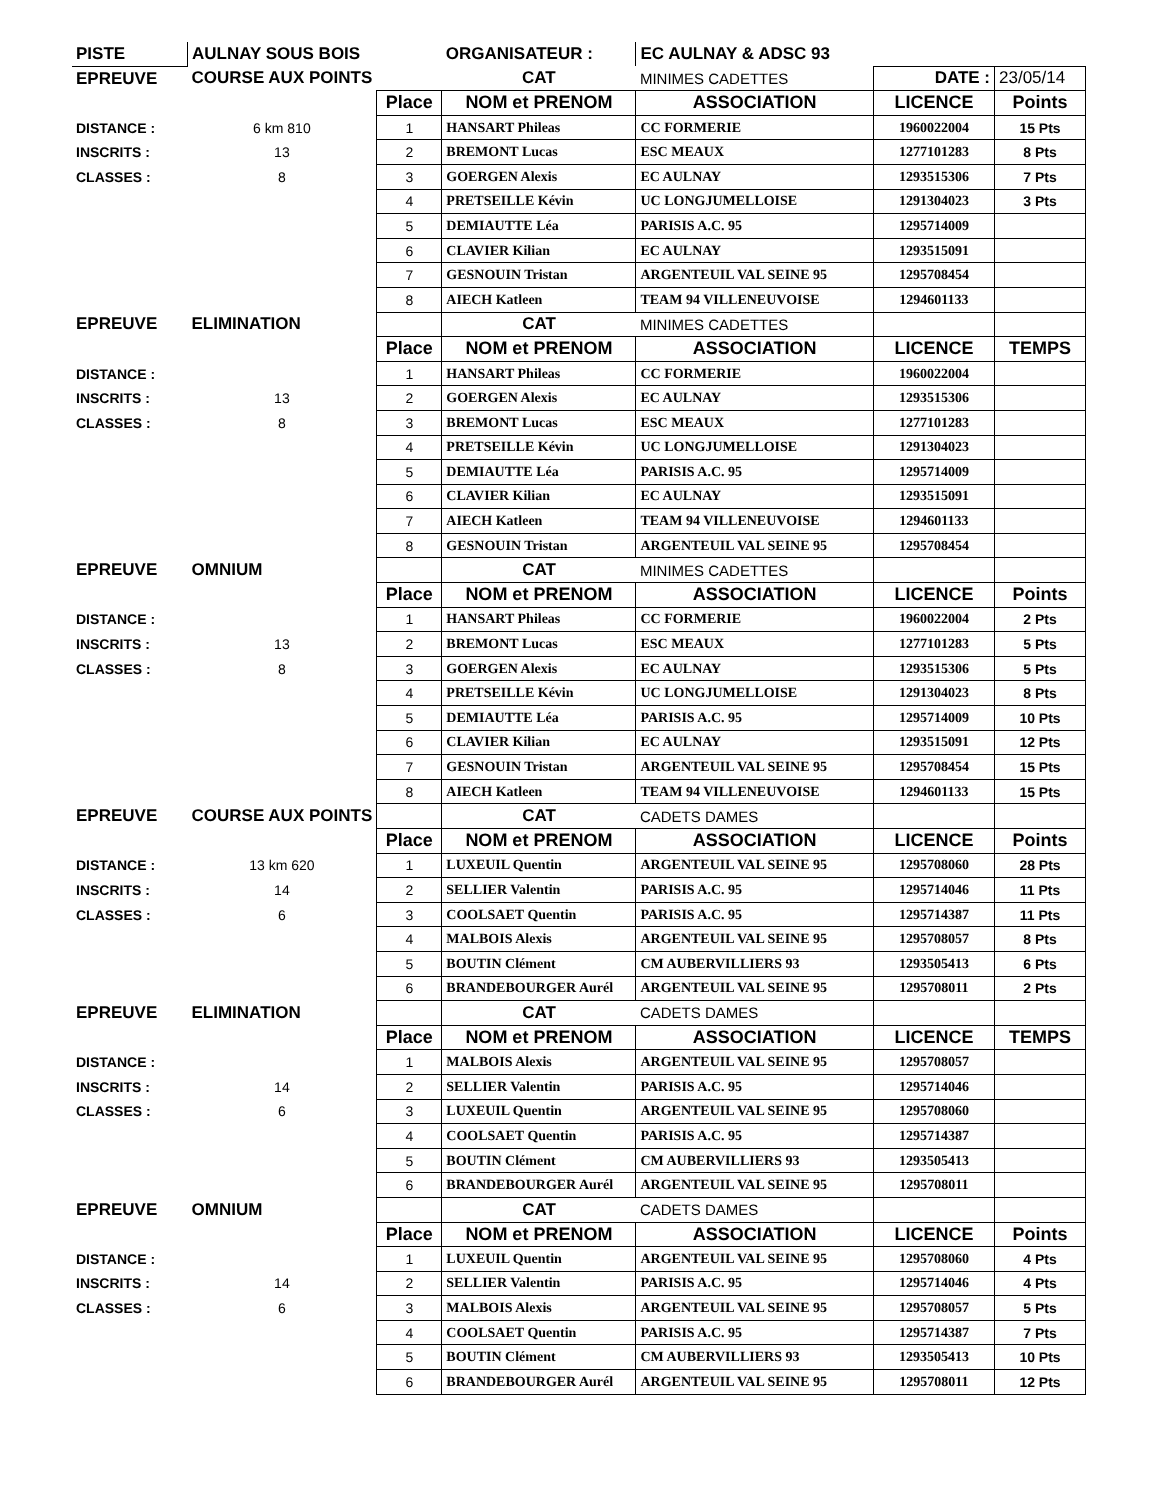| PISTE | AULNAY SOUS BOIS | | ORGANISATEUR : | EC AULNAY & ADSC 93 | | |
| EPREUVE | COURSE AUX POINTS | | CAT | MINIMES CADETTES | DATE : | 23/05/14 |
| | | Place | NOM et PRENOM | ASSOCIATION | LICENCE | Points |
| DISTANCE : | 6 km 810 | 1 | HANSART Phileas | CC FORMERIE | 1960022004 | 15 Pts |
| INSCRITS : | 13 | 2 | BREMONT Lucas | ESC MEAUX | 1277101283 | 8 Pts |
| CLASSES : | 8 | 3 | GOERGEN Alexis | EC AULNAY | 1293515306 | 7 Pts |
| | | 4 | PRETSEILLE Kévin | UC LONGJUMELLOISE | 1291304023 | 3 Pts |
| | | 5 | DEMIAUTTE Léa | PARISIS A.C. 95 | 1295714009 | |
| | | 6 | CLAVIER Kilian | EC AULNAY | 1293515091 | |
| | | 7 | GESNOUIN Tristan | ARGENTEUIL VAL SEINE 95 | 1295708454 | |
| | | 8 | AIECH Katleen | TEAM 94 VILLENEUVOISE | 1294601133 | |
| EPREUVE | ELIMINATION | | CAT | MINIMES CADETTES | | |
| | | Place | NOM et PRENOM | ASSOCIATION | LICENCE | TEMPS |
| DISTANCE : | | 1 | HANSART Phileas | CC FORMERIE | 1960022004 | |
| INSCRITS : | 13 | 2 | GOERGEN Alexis | EC AULNAY | 1293515306 | |
| CLASSES : | 8 | 3 | BREMONT Lucas | ESC MEAUX | 1277101283 | |
| | | 4 | PRETSEILLE Kévin | UC LONGJUMELLOISE | 1291304023 | |
| | | 5 | DEMIAUTTE Léa | PARISIS A.C. 95 | 1295714009 | |
| | | 6 | CLAVIER Kilian | EC AULNAY | 1293515091 | |
| | | 7 | AIECH Katleen | TEAM 94 VILLENEUVOISE | 1294601133 | |
| | | 8 | GESNOUIN Tristan | ARGENTEUIL VAL SEINE 95 | 1295708454 | |
| EPREUVE | OMNIUM | | CAT | MINIMES CADETTES | | |
| | | Place | NOM et PRENOM | ASSOCIATION | LICENCE | Points |
| DISTANCE : | | 1 | HANSART Phileas | CC FORMERIE | 1960022004 | 2 Pts |
| INSCRITS : | 13 | 2 | BREMONT Lucas | ESC MEAUX | 1277101283 | 5 Pts |
| CLASSES : | 8 | 3 | GOERGEN Alexis | EC AULNAY | 1293515306 | 5 Pts |
| | | 4 | PRETSEILLE Kévin | UC LONGJUMELLOISE | 1291304023 | 8 Pts |
| | | 5 | DEMIAUTTE Léa | PARISIS A.C. 95 | 1295714009 | 10 Pts |
| | | 6 | CLAVIER Kilian | EC AULNAY | 1293515091 | 12 Pts |
| | | 7 | GESNOUIN Tristan | ARGENTEUIL VAL SEINE 95 | 1295708454 | 15 Pts |
| | | 8 | AIECH Katleen | TEAM 94 VILLENEUVOISE | 1294601133 | 15 Pts |
| EPREUVE | COURSE AUX POINTS | | CAT | CADETS DAMES | | |
| | | Place | NOM et PRENOM | ASSOCIATION | LICENCE | Points |
| DISTANCE : | 13 km 620 | 1 | LUXEUIL Quentin | ARGENTEUIL VAL SEINE 95 | 1295708060 | 28 Pts |
| INSCRITS : | 14 | 2 | SELLIER Valentin | PARISIS A.C. 95 | 1295714046 | 11 Pts |
| CLASSES : | 6 | 3 | COOLSAET Quentin | PARISIS A.C. 95 | 1295714387 | 11 Pts |
| | | 4 | MALBOIS Alexis | ARGENTEUIL VAL SEINE 95 | 1295708057 | 8 Pts |
| | | 5 | BOUTIN Clément | CM AUBERVILLIERS 93 | 1293505413 | 6 Pts |
| | | 6 | BRANDEBOURGER Aurél | ARGENTEUIL VAL SEINE 95 | 1295708011 | 2 Pts |
| EPREUVE | ELIMINATION | | CAT | CADETS DAMES | | |
| | | Place | NOM et PRENOM | ASSOCIATION | LICENCE | TEMPS |
| DISTANCE : | | 1 | MALBOIS Alexis | ARGENTEUIL VAL SEINE 95 | 1295708057 | |
| INSCRITS : | 14 | 2 | SELLIER Valentin | PARISIS A.C. 95 | 1295714046 | |
| CLASSES : | 6 | 3 | LUXEUIL Quentin | ARGENTEUIL VAL SEINE 95 | 1295708060 | |
| | | 4 | COOLSAET Quentin | PARISIS A.C. 95 | 1295714387 | |
| | | 5 | BOUTIN Clément | CM AUBERVILLIERS 93 | 1293505413 | |
| | | 6 | BRANDEBOURGER Aurél | ARGENTEUIL VAL SEINE 95 | 1295708011 | |
| EPREUVE | OMNIUM | | CAT | CADETS DAMES | | |
| | | Place | NOM et PRENOM | ASSOCIATION | LICENCE | Points |
| DISTANCE : | | 1 | LUXEUIL Quentin | ARGENTEUIL VAL SEINE 95 | 1295708060 | 4 Pts |
| INSCRITS : | 14 | 2 | SELLIER Valentin | PARISIS A.C. 95 | 1295714046 | 4 Pts |
| CLASSES : | 6 | 3 | MALBOIS Alexis | ARGENTEUIL VAL SEINE 95 | 1295708057 | 5 Pts |
| | | 4 | COOLSAET Quentin | PARISIS A.C. 95 | 1295714387 | 7 Pts |
| | | 5 | BOUTIN Clément | CM AUBERVILLIERS 93 | 1293505413 | 10 Pts |
| | | 6 | BRANDEBOURGER Aurél | ARGENTEUIL VAL SEINE 95 | 1295708011 | 12 Pts |